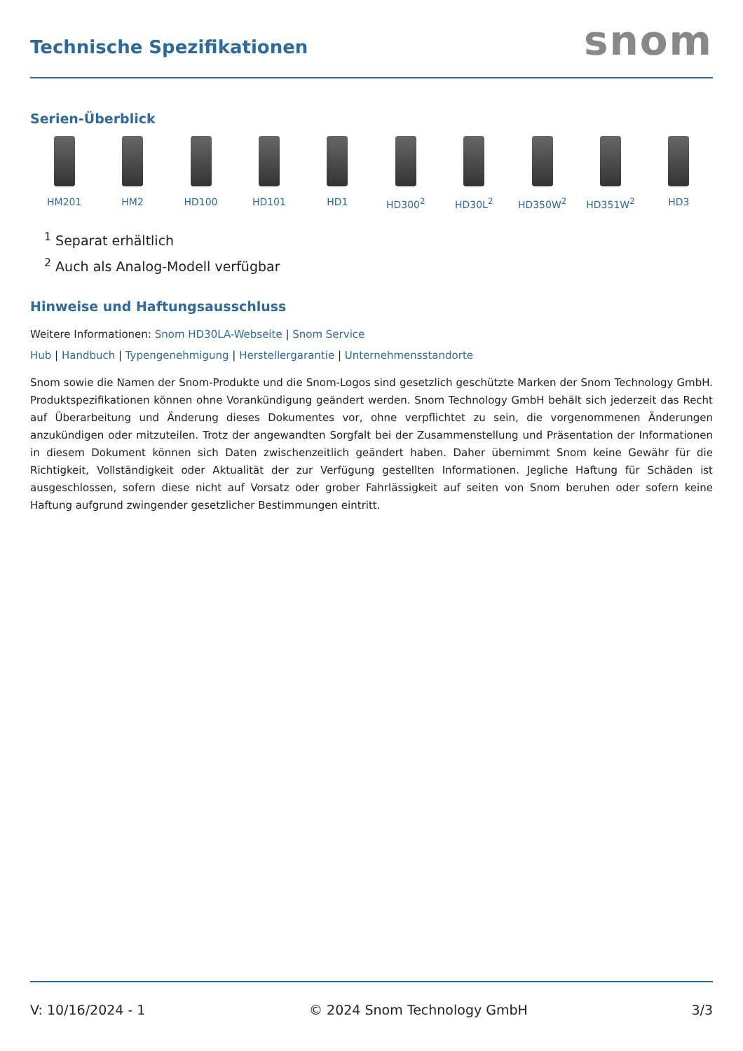Technische Spezifikationen
snom
Serien-Überblick
HM201 HM2 HD100 HD101 HD1 HD300<sup>2</sup> HD30L<sup>2</sup> HD350W<sup>2</sup> HD351W<sup>2</sup> HD3
<sup>1</sup> Separat erhältlich
<sup>2</sup> Auch als Analog-Modell verfügbar
Hinweise und Haftungsausschluss
Weitere Informationen: Snom HD30LA-Webseite | Snom Service
Hub | Handbuch | Typengenehmigung | Herstellergarantie | Unternehmensstandorte
Snom sowie die Namen der Snom-Produkte und die Snom-Logos sind gesetzlich geschützte Marken der Snom Technology GmbH. Produktspezifikationen können ohne Vorankündigung geändert werden. Snom Technology GmbH behält sich jederzeit das Recht auf Überarbeitung und Änderung dieses Dokumentes vor, ohne verpflichtet zu sein, die vorgenommenen Änderungen anzukündigen oder mitzuteilen. Trotz der angewandten Sorgfalt bei der Zusammenstellung und Präsentation der Informationen in diesem Dokument können sich Daten zwischenzeitlich geändert haben. Daher übernimmt Snom keine Gewähr für die Richtigkeit, Vollständigkeit oder Aktualität der zur Verfügung gestellten Informationen. Jegliche Haftung für Schäden ist ausgeschlossen, sofern diese nicht auf Vorsatz oder grober Fahrlässigkeit auf seiten von Snom beruhen oder sofern keine Haftung aufgrund zwingender gesetzlicher Bestimmungen eintritt.
V: 10/16/2024 - 1 © 2024 Snom Technology GmbH 3/3